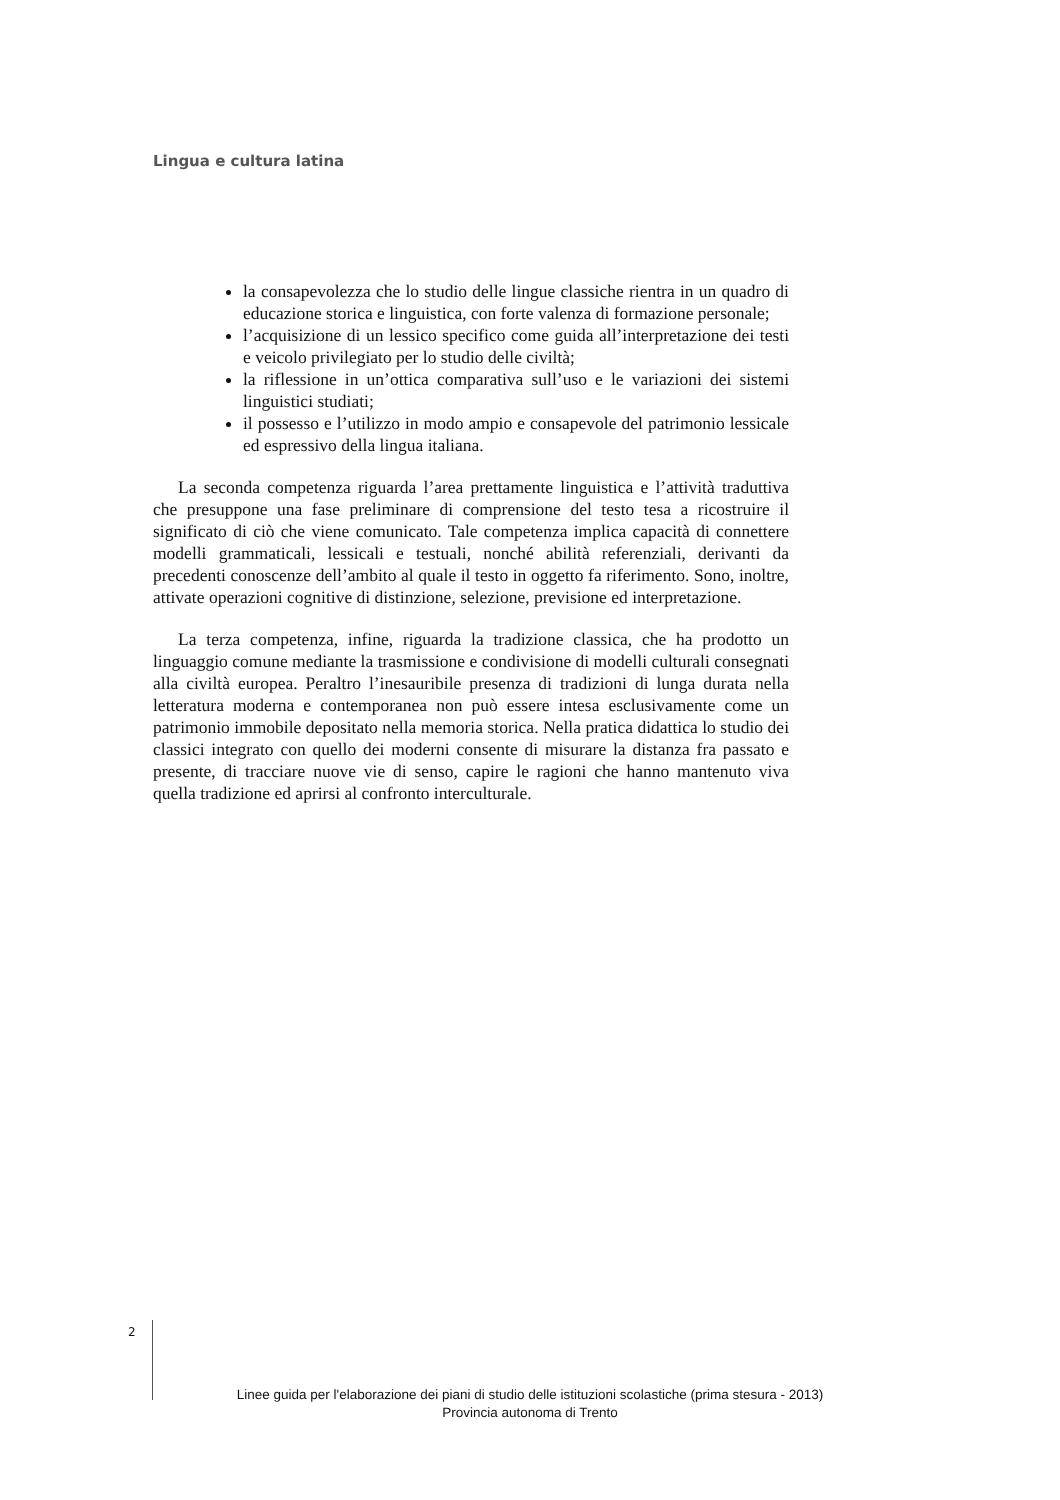Lingua e cultura latina
la consapevolezza che lo studio delle lingue classiche rientra in un quadro di educazione storica e linguistica, con forte valenza di formazione personale;
l’acquisizione di un lessico specifico come guida all’interpretazione dei testi e veicolo privilegiato per lo studio delle civiltà;
la riflessione in un’ottica comparativa sull’uso e le variazioni dei sistemi linguistici studiati;
il possesso e l’utilizzo in modo ampio e consapevole del patrimonio lessicale ed espressivo della lingua italiana.
La seconda competenza riguarda l’area prettamente linguistica e l’attività traduttiva che presuppone una fase preliminare di comprensione del testo tesa a ricostruire il significato di ciò che viene comunicato. Tale competenza implica capacità di connettere modelli grammaticali, lessicali e testuali, nonché abilità referenziali, derivanti da precedenti conoscenze dell’ambito al quale il testo in oggetto fa riferimento. Sono, inoltre, attivate operazioni cognitive di distinzione, selezione, previsione ed interpretazione.
La terza competenza, infine, riguarda la tradizione classica, che ha prodotto un linguaggio comune mediante la trasmissione e condivisione di modelli culturali consegnati alla civiltà europea. Peraltro l’inesauribile presenza di tradizioni di lunga durata nella letteratura moderna e contemporanea non può essere intesa esclusivamente come un patrimonio immobile depositato nella memoria storica. Nella pratica didattica lo studio dei classici integrato con quello dei moderni consente di misurare la distanza fra passato e presente, di tracciare nuove vie di senso, capire le ragioni che hanno mantenuto viva quella tradizione ed aprirsi al confronto interculturale.
2
Linee guida per l'elaborazione dei piani di studio delle istituzioni scolastiche (prima stesura - 2013)
Provincia autonoma di Trento